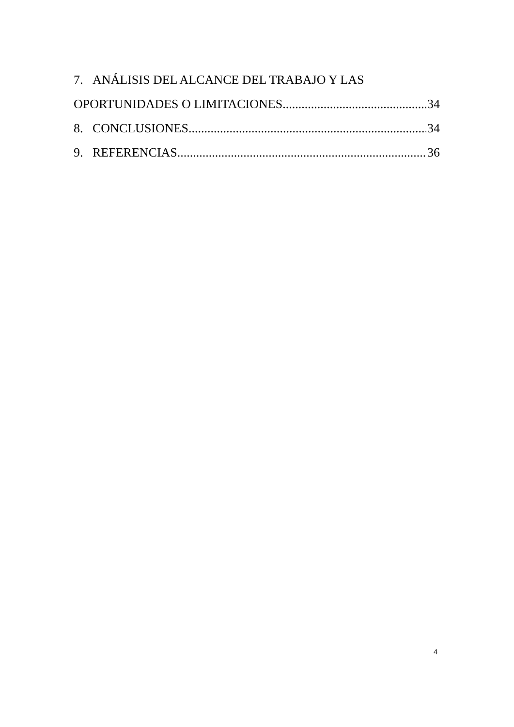7. ANÁLISIS DEL ALCANCE DEL TRABAJO Y LAS
OPORTUNIDADES O LIMITACIONES 34
8. CONCLUSIONES 34
9. REFERENCIAS 36
4